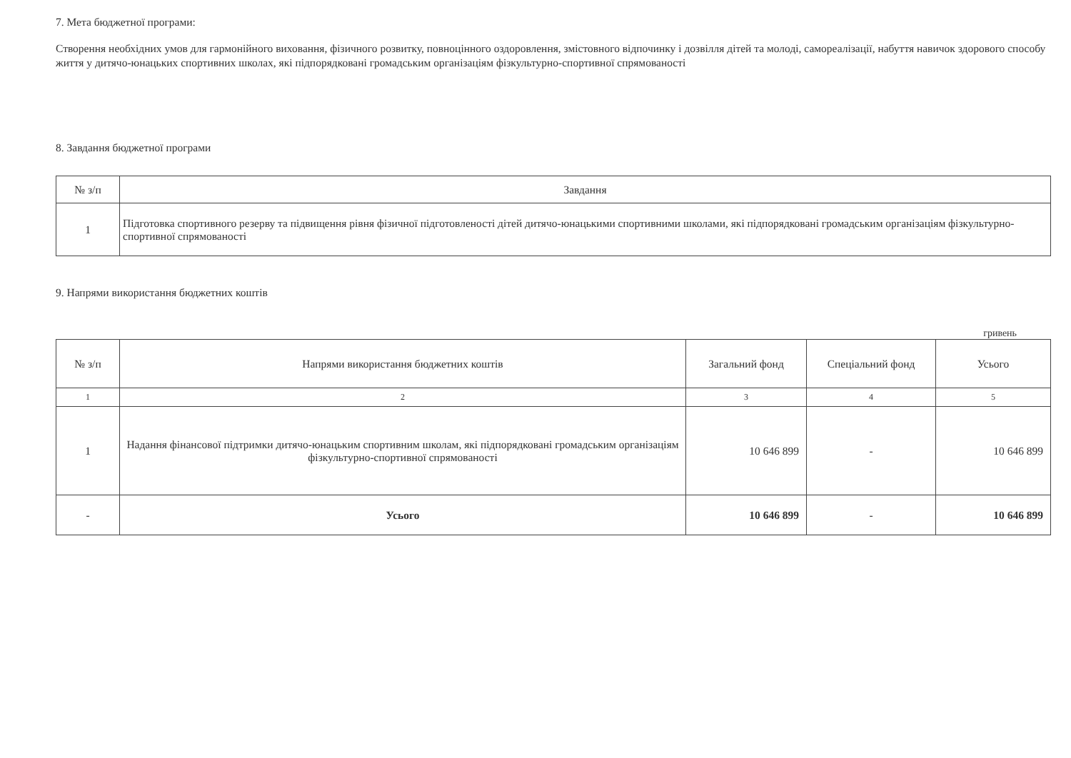7. Мета бюджетної програми:
Створення необхідних умов для гармонійного виховання, фізичного розвитку, повноцінного оздоровлення, змістовного відпочинку і дозвілля дітей та молоді, самореалізації, набуття навичок здорового способу життя у дитячо-юнацьких спортивних школах, які підпорядковані громадським організаціям фізкультурно-спортивної спрямованості
8. Завдання бюджетної програми
| № з/п | Завдання |
| --- | --- |
| 1 | Підготовка спортивного резерву та підвищення рівня фізичної підготовленості дітей дитячо-юнацькими спортивними школами, які підпорядковані громадським організаціям фізкультурно-спортивної спрямованості |
9. Напрями використання бюджетних коштів
гривень
| № з/п | Напрями використання бюджетних коштів | Загальний фонд | Спеціальний фонд | Усього |
| --- | --- | --- | --- | --- |
| 1 | 2 | 3 | 4 | 5 |
| 1 | Надання фінансової підтримки дитячо-юнацьким спортивним школам, які підпорядковані громадським організаціям фізкультурно-спортивної спрямованості | 10 646 899 | - | 10 646 899 |
| - | Усього | 10 646 899 | - | 10 646 899 |